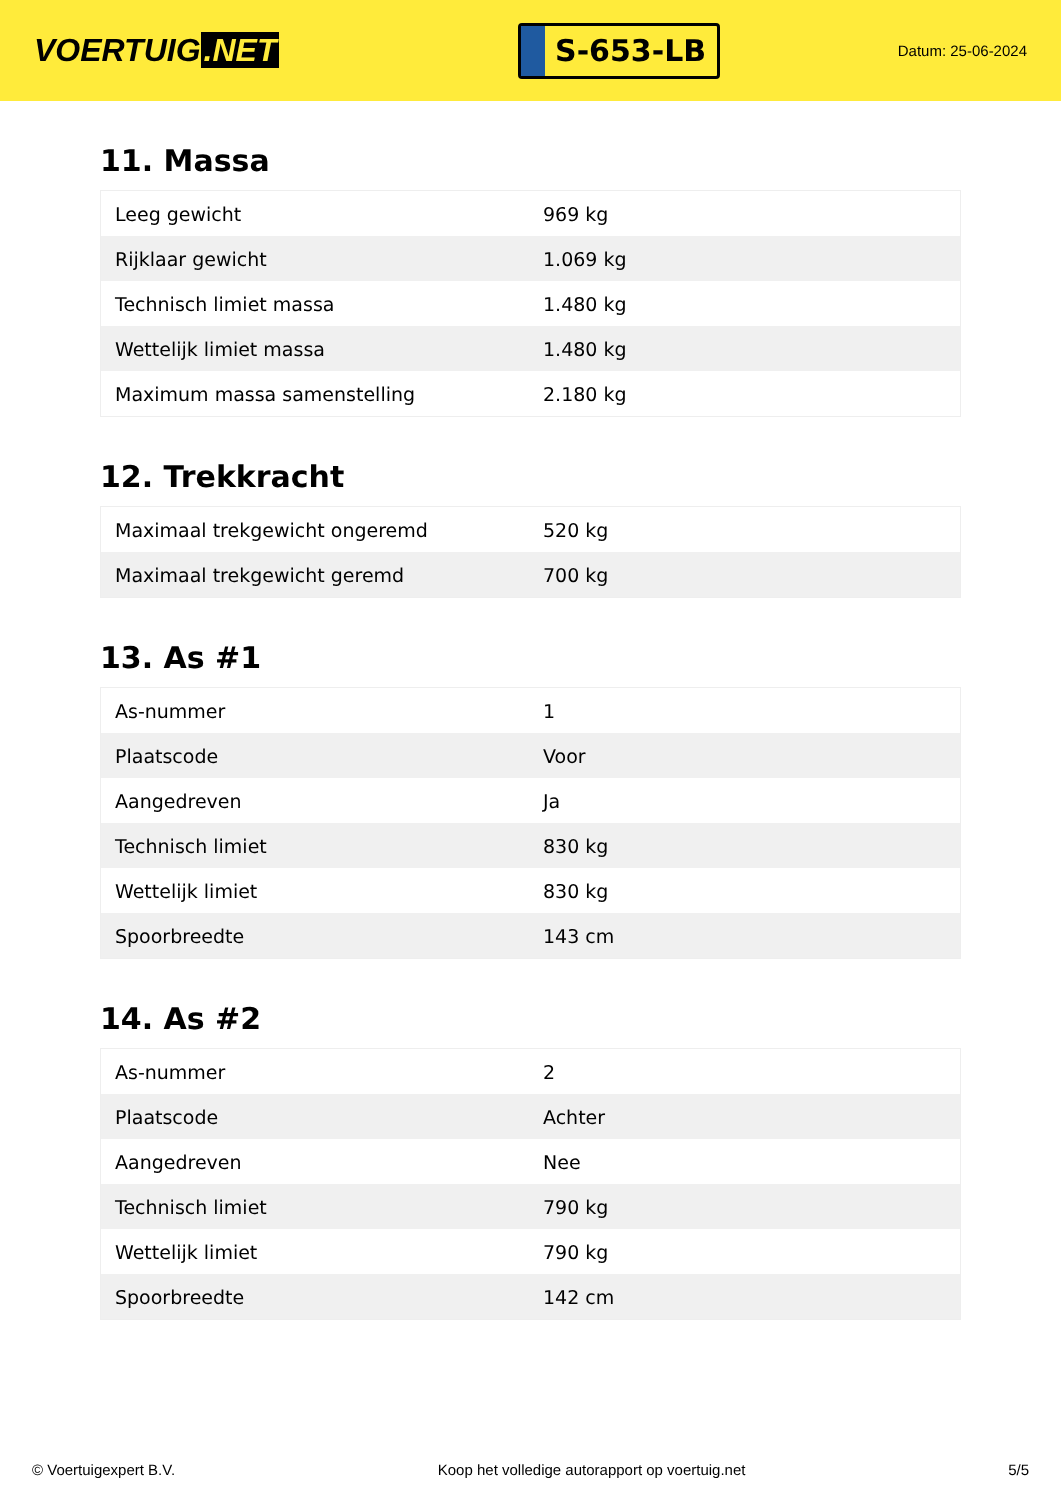VOERTUIG.NET
S-653-LB
Datum: 25-06-2024
11. Massa
| Leeg gewicht | 969 kg |
| Rijklaar gewicht | 1.069 kg |
| Technisch limiet massa | 1.480 kg |
| Wettelijk limiet massa | 1.480 kg |
| Maximum massa samenstelling | 2.180 kg |
12. Trekkracht
| Maximaal trekgewicht ongeremd | 520 kg |
| Maximaal trekgewicht geremd | 700 kg |
13. As #1
| As-nummer | 1 |
| Plaatscode | Voor |
| Aangedreven | Ja |
| Technisch limiet | 830 kg |
| Wettelijk limiet | 830 kg |
| Spoorbreedte | 143 cm |
14. As #2
| As-nummer | 2 |
| Plaatscode | Achter |
| Aangedreven | Nee |
| Technisch limiet | 790 kg |
| Wettelijk limiet | 790 kg |
| Spoorbreedte | 142 cm |
© Voertuigexpert B.V. Koop het volledige autorapport op voertuig.net 5/5